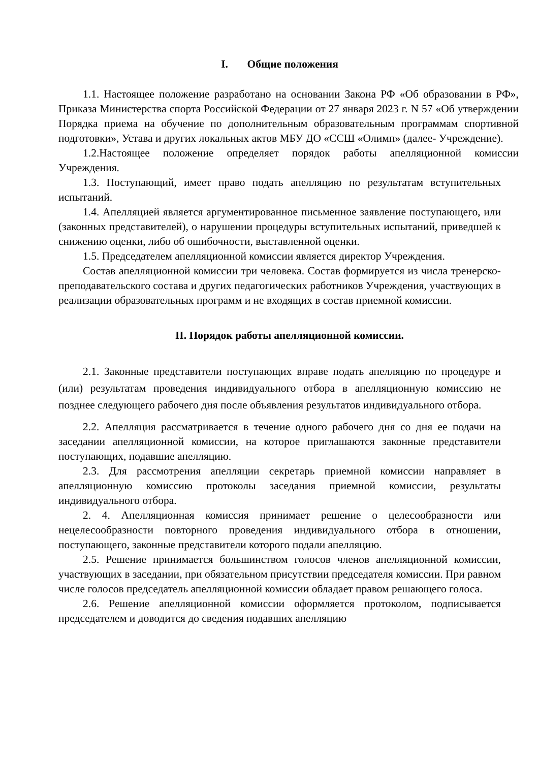I. Общие положения
1.1. Настоящее положение разработано на основании Закона РФ «Об образовании в РФ», Приказа Министерства спорта Российской Федерации от 27 января 2023 г. N 57 «Об утверждении Порядка приема на обучение по дополнительным образовательным программам спортивной подготовки», Устава и других локальных актов МБУ ДО «ССШ «Олимп» (далее- Учреждение).
1.2.Настоящее положение определяет порядок работы апелляционной комиссии Учреждения.
1.3. Поступающий, имеет право подать апелляцию по результатам вступительных испытаний.
1.4. Апелляцией является аргументированное письменное заявление поступающего, или (законных представителей), о нарушении процедуры вступительных испытаний, приведшей к снижению оценки, либо об ошибочности, выставленной оценки.
1.5. Председателем апелляционной комиссии является директор Учреждения.
Состав апелляционной комиссии три человека. Состав формируется из числа тренерско-преподавательского состава и других педагогических работников Учреждения, участвующих в реализации образовательных программ и не входящих в состав приемной комиссии.
II. Порядок работы апелляционной комиссии.
2.1. Законные представители поступающих вправе подать апелляцию по процедуре и (или) результатам проведения индивидуального отбора в апелляционную комиссию не позднее следующего рабочего дня после объявления результатов индивидуального отбора.
2.2. Апелляция рассматривается в течение одного рабочего дня со дня ее подачи на заседании апелляционной комиссии, на которое приглашаются законные представители поступающих, подавшие апелляцию.
2.3. Для рассмотрения апелляции секретарь приемной комиссии направляет в апелляционную комиссию протоколы заседания приемной комиссии, результаты индивидуального отбора.
2. 4. Апелляционная комиссия принимает решение о целесообразности или нецелесообразности повторного проведения индивидуального отбора в отношении, поступающего, законные представители которого подали апелляцию.
2.5. Решение принимается большинством голосов членов апелляционной комиссии, участвующих в заседании, при обязательном присутствии председателя комиссии. При равном числе голосов председатель апелляционной комиссии обладает правом решающего голоса.
2.6. Решение апелляционной комиссии оформляется протоколом, подписывается председателем и доводится до сведения подавших апелляцию